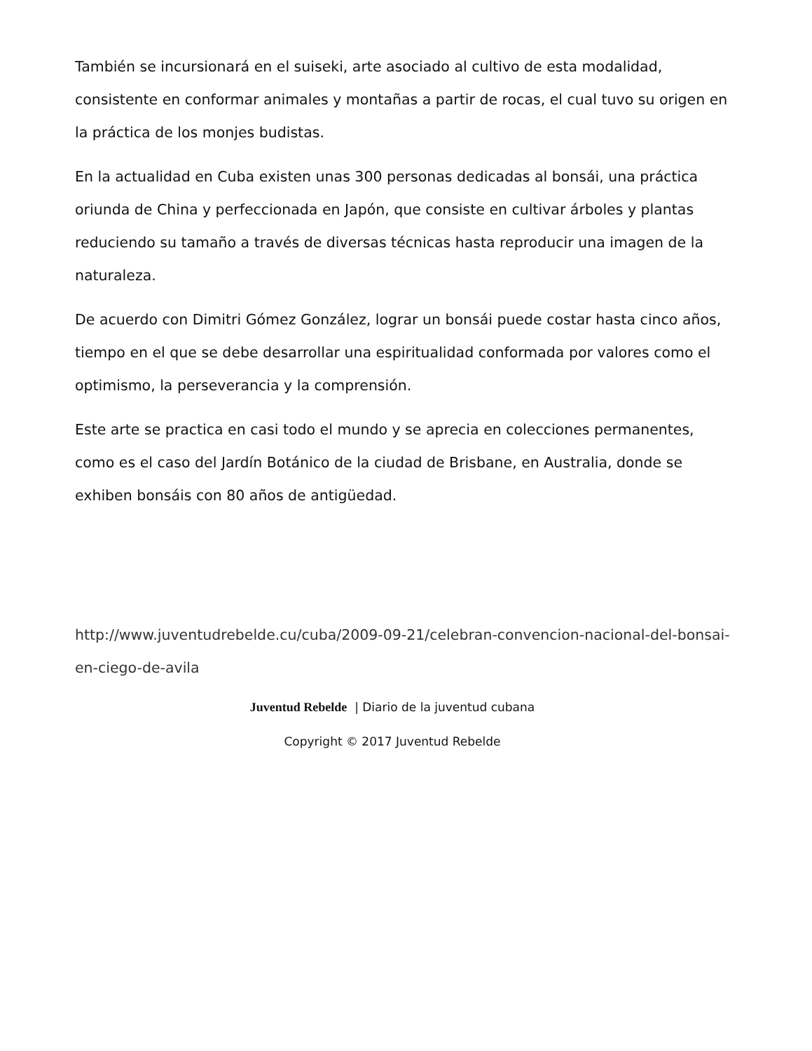También se incursionará en el suiseki, arte asociado al cultivo de esta modalidad, consistente en conformar animales y montañas a partir de rocas, el cual tuvo su origen en la práctica de los monjes budistas.
En la actualidad en Cuba existen unas 300 personas dedicadas al bonsái, una práctica oriunda de China y perfeccionada en Japón, que consiste en cultivar árboles y plantas reduciendo su tamaño a través de diversas técnicas hasta reproducir una imagen de la naturaleza.
De acuerdo con Dimitri Gómez González, lograr un bonsái puede costar hasta cinco años, tiempo en el que se debe desarrollar una espiritualidad conformada por valores como el optimismo, la perseverancia y la comprensión.
Este arte se practica en casi todo el mundo y se aprecia en colecciones permanentes, como es el caso del Jardín Botánico de la ciudad de Brisbane, en Australia, donde se exhiben bonsáis con 80 años de antigüedad.
http://www.juventudrebelde.cu/cuba/2009-09-21/celebran-convencion-nacional-del-bonsai-en-ciego-de-avila
Juventud Rebelde | Diario de la juventud cubana
Copyright © 2017 Juventud Rebelde